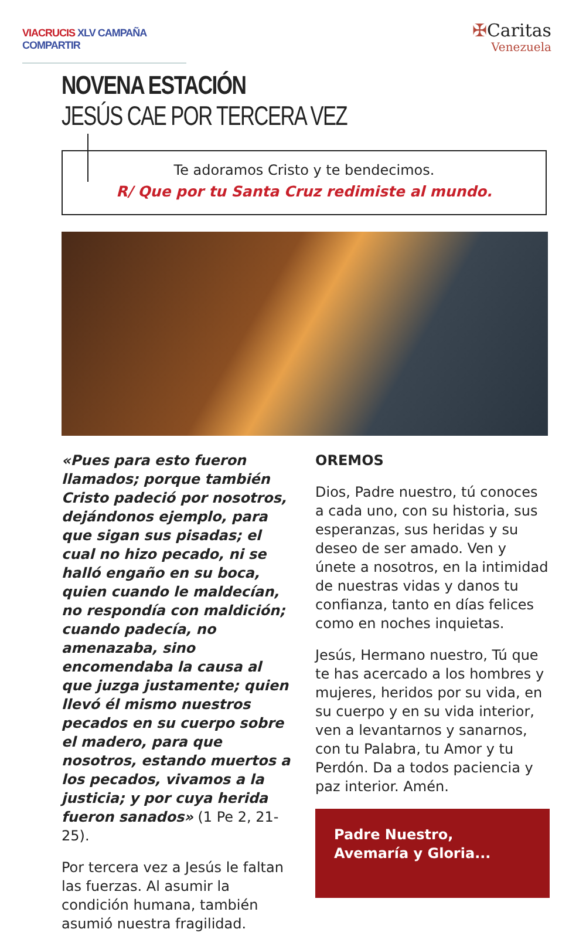VIACRUCIS XLV CAMPAÑA COMPARTIR
✠Caritas
Venezuela
NOVENA ESTACIÓN
JESÚS CAE POR TERCERA VEZ
Te adoramos Cristo y te bendecimos.
R/ Que por tu Santa Cruz redimiste al mundo.
«Pues para esto fueron llamados; porque también Cristo padeció por nosotros, dejándonos ejemplo, para que sigan sus pisadas; el cual no hizo pecado, ni se halló engaño en su boca, quien cuando le maldecían, no respondía con maldición; cuando padecía, no amenazaba, sino encomendaba la causa al que juzga justamente; quien llevó él mismo nuestros pecados en su cuerpo sobre el madero, para que nosotros, estando muertos a los pecados, vivamos a la justicia; y por cuya herida fueron sanados» (1 Pe 2, 21-25).
Por tercera vez a Jesús le faltan las fuerzas. Al asumir la condición humana, también asumió nuestra fragilidad.
OREMOS
Dios, Padre nuestro, tú conoces a cada uno, con su historia, sus esperanzas, sus heridas y su deseo de ser amado. Ven y únete a nosotros, en la intimidad de nuestras vidas y danos tu confianza, tanto en días felices como en noches inquietas.
Jesús, Hermano nuestro, Tú que te has acercado a los hombres y mujeres, heridos por su vida, en su cuerpo y en su vida interior, ven a levantarnos y sanarnos, con tu Palabra, tu Amor y tu Perdón. Da a todos paciencia y paz interior. Amén.
Padre Nuestro,
Avemaría y Gloria...